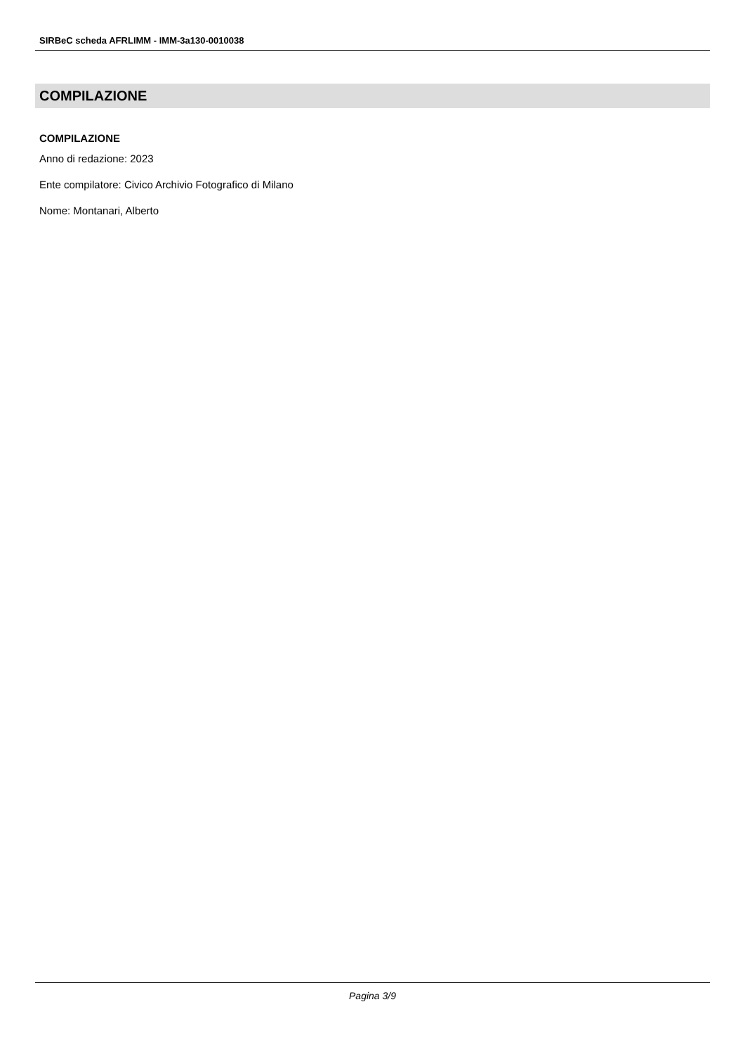SIRBeC scheda AFRLIMM - IMM-3a130-0010038
COMPILAZIONE
COMPILAZIONE
Anno di redazione: 2023
Ente compilatore: Civico Archivio Fotografico di Milano
Nome: Montanari, Alberto
Pagina 3/9